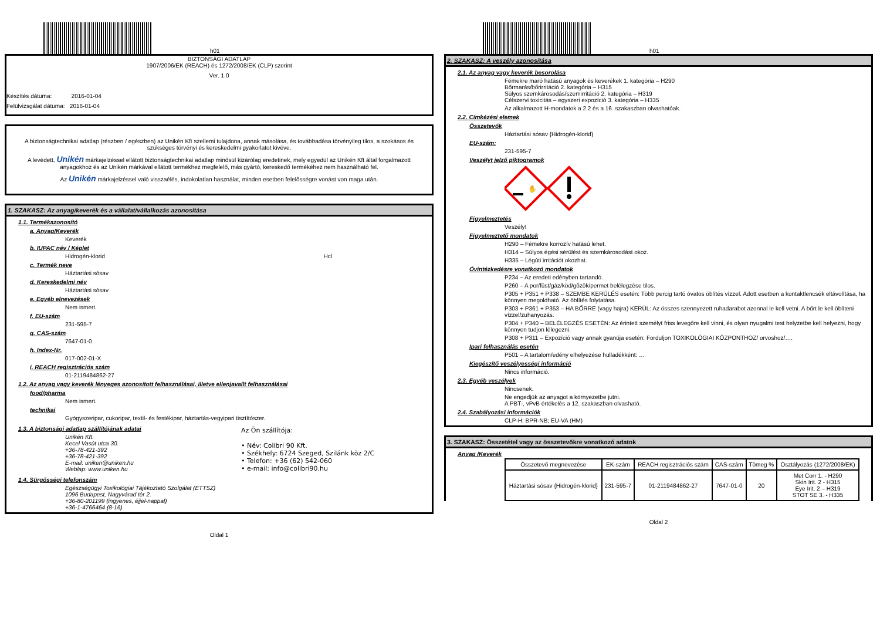h01
BIZTONSÁGI ADATLAP
1907/2006/EK (REACH) és 1272/2008/EK (CLP) szerint
Ver. 1.0
Készítés dátuma: 2016-01-04
Felülvizsgálat dátuma: 2016-01-04
A biztonságtechnikai adatlap (részben / egészben) az Unikén Kft szellemi tulajdona, annak másolása, és továbbadása törvényileg tilos, a szokásos és szükséges törvényi és kereskedelmi gyakorlatot kivéve.
A levédett, Unikén márkajelzéssel ellátott biztonságtechnikai adatlap minősül kizárólag eredetinek, mely egyedül az Unikén Kft által forgalmazott anyagokhoz és az Unikén márkával ellátott termékhez megfelelő, más gyártó, kereskedő termékéhez nem használható fel.
Az Unikén márkajelzéssel való visszaélés, indokolatlan használat, minden esetben felelősségre vonást von maga után.
1. SZAKASZ: Az anyag/keverék és a vállalat/vállalkozás azonosítása
1.1. Termékazonosító
a. Anyag/Keverék
Keverék
b. IUPAC név / Képlet
Hidrogén-klorid Hcl
c. Termék neve
Háztartási sósav
d. Kereskedelmi név
Háztartási sósav
e. Egyéb elnevezések
Nem ismert.
f. EU-szám
231-595-7
g. CAS-szám
7647-01-0
h. Index-Nr.
017-002-01-X
i. REACH regisztrációs szám
01-2119484862-27
1.2. Az anyag vagy keverék lényeges azonosított felhasználásai, illetve ellenjavallt felhasználásai
food/pharma
Nem ismert.
technikai
Gyógyszeripar, cukoripar, textil- és festékipar, háztartás-vegyipari tisztítószer.
1.3. A biztonsági adatlap szállítójának adatai
Unikén Kft.
Kecel Vasút utca 30.
+36-78-421-392
+36-78-421-392
E-mail: uniken@uniken.hu
Weblap: www.uniken.hu
Az Ön szállítója:
• Név: Colibri 90 Kft.
• Székhely: 6724 Szeged, Szilánk köz 2/C
• Telefon: +36 (62) 542-060
• e-mail: info@colibri90.hu
1.4. Sürgősségi telefonszám
Egészségügyi Toxikológiai Tájékoztató Szolgálat (ETTSZ)
1096 Budapest, Nagyvárad tér 2.
+36-80-201199 (ingyenes, éjjel-nappal)
+36-1-4766464 (8-16)
Oldal 1
h01
2. SZAKASZ: A veszély azonosítása
2.1. Az anyag vagy keverék besorolása
Fémekre maró hatású anyagok és keverékek 1. kategória – H290
Bőrmarás/bőrirritáció 2. kategória – H315
Súlyos szemkárosodás/szemirritáció 2. kategória – H319
Célszervi toxicitás – egyszeri expozíció 3. kategória – H335
Az alkalmazott H-mondatok a 2.2 és a 16. szakaszban olvashatóak.
2.2. Címkézési elemek
Összetevők
Háztartási sósav {Hidrogén-klorid}
EU-szám:
231-595-7
Veszélyt jelző piktogramok
✋
Figyelmeztetés
Veszély!
Figyelmeztető mondatok
H290 – Fémekre korrozív hatású lehet.
H314 – Súlyos égési sérülést és szemkárosodást okoz.
H335 – Légúti irritációt okozhat.
Óvintézkedésre vonatkozó mondatok
P234 – Az eredeti edényben tartandó.
P260 – A por/füst/gáz/köd/gőzök/permet belélegzése tilos.
P305 + P351 + P338 – SZEMBE KERÜLÉS esetén: Több percig tartó óvatos öblítés vízzel. Adott esetben a kontaktlencsék eltávolítása, ha könnyen megoldható. Az öblítés folytatása.
P303 + P361 + P353 – HA BŐRRE (vagy hajra) KERÜL: Az összes szennyezett ruhadarabot azonnal le kell vetni. A bőrt le kell öblíteni vízzel/zuhanyozás.
P304 + P340 – BELÉLEGZÉS ESETÉN: Az érintett személyt friss levegőre kell vinni, és olyan nyugalmi test helyzetbe kell helyezni, hogy könnyen tudjon lélegezni.
P308 + P311 – Expozíció vagy annak gyanúja esetén: Forduljon TOXIKOLÓGIAI KÖZPONTHOZ/ orvoshoz/….
Ipari felhasználás esetén
P501 – A tartalom/edény elhelyezése hulladékként: …
Kiegészítő veszélyességi információ
Nincs információ.
2.3. Egyéb veszélyek
Nincsenek.
Ne engedjük az anyagot a környezetbe jutni.
A PBT-, vPvB értékelés a 12. szakaszban olvasható.
2.4. Szabályozási információk
CLP-H; BPR-NB; EU-VA (HM)
3. SZAKASZ: Összetétel vagy az összetevőkre vonatkozó adatok
Anyag /Keverék
| Összetevő megnevezése | EK-szám | REACH regisztrációs szám | CAS-szám | Tömeg % | Osztályozás (1272/2008/EK) |
| --- | --- | --- | --- | --- | --- |
| Háztartási sósav {Hidrogén-klorid} | 231-595-7 | 01-2119484862-27 | 7647-01-0 | 20 | Met Corr 1. - H290 Skin Irit. 2 - H315 Eye Irit. 2 – H319 STOT SE 3. - H335 |
Oldal 2